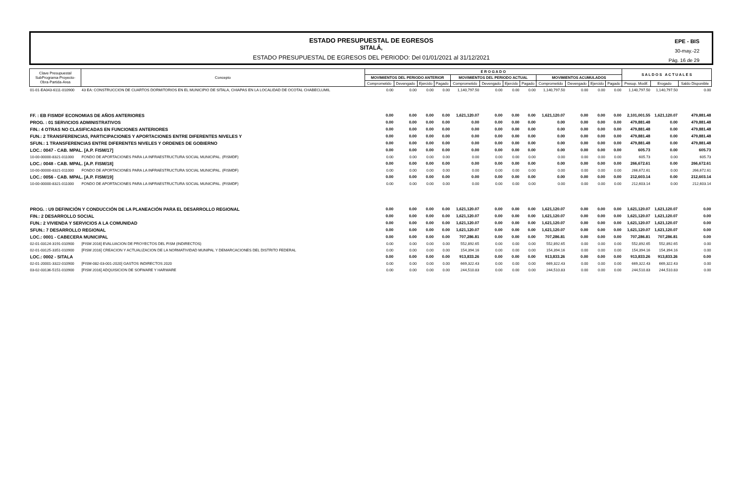ESTADO PRESUPUESTAL DE EGRESOS
SITALÁ,
ESTADO PRESUPUESTAL DE EGRESOS DEL PERIODO: Del 01/01/2021 al 31/12/2021
EPE - BIS
30-may.-22
Pág. 16 de 29
| Clave Presupuestal SubPrograma-Proyecto- Obra-Partida-Area | Concepto | E R O G A D O | | | | | | | | | | | | S A L D O S A C T U A L E S | | |
| --- | --- | --- | --- | --- | --- | --- | --- | --- | --- | --- | --- | --- | --- | --- | --- | --- |
| | | MOVIMIENTOS DEL PERIODO ANTERIOR | | | | MOVIMIENTOS DEL PERIODO ACTUAL | | | | MOVIMIENTOS ACUMULADOS | | | | | | |
| | | Comprometido | Devengado | Ejercido | Pagado | Comprometido | Devengado | Ejercido | Pagado | Comprometido | Devengado | Ejercido | Pagado | Presup. Modif. | Erogado | Saldo Disponible |
| 01-01-EA043-6111-010900 | 43 EA: CONSTRUCCION DE CUARTOS DORMITORIOS EN EL MUNICIPIO DE SITALA, CHIAPAS EN LA LOCALIDAD DE OCOTAL CHABECLUMIL | 0.00 | 0.00 | 0.00 | 0.00 | 1,140,797.50 | 0.00 | 0.00 | 0.00 | 1,140,797.50 | 0.00 | 0.00 | 0.00 | 1,140,797.50 | 1,140,797.50 | 0.00 |
| FF. : EB FISMDF ECONOMIAS DE AÑOS ANTERIORES | | 0.00 | 0.00 | 0.00 | 0.00 | 1,621,120.07 | 0.00 | 0.00 | 0.00 | 1,621,120.07 | 0.00 | 0.00 | 0.00 | 2,101,001.55 | 1,621,120.07 | 479,881.48 |
| PROG. : 01 SERVICIOS ADMINISTRATIVOS | | 0.00 | 0.00 | 0.00 | 0.00 | 0.00 | 0.00 | 0.00 | 0.00 | 0.00 | 0.00 | 0.00 | 0.00 | 479,881.48 | 0.00 | 479,881.48 |
| FIN.: 4 OTRAS NO CLASIFICADAS EN FUNCIONES ANTERIORES | | 0.00 | 0.00 | 0.00 | 0.00 | 0.00 | 0.00 | 0.00 | 0.00 | 0.00 | 0.00 | 0.00 | 0.00 | 479,881.48 | 0.00 | 479,881.48 |
| FUN.: 2 TRANSFERENCIAS, PARTICIPACIONES Y APORTACIONES ENTRE DIFERENTES NIVELES Y | | 0.00 | 0.00 | 0.00 | 0.00 | 0.00 | 0.00 | 0.00 | 0.00 | 0.00 | 0.00 | 0.00 | 0.00 | 479,881.48 | 0.00 | 479,881.48 |
| SFUN.: 1 TRANSFERENCIAS ENTRE DIFERENTES NIVELES Y ORDENES DE GOBIERNO | | 0.00 | 0.00 | 0.00 | 0.00 | 0.00 | 0.00 | 0.00 | 0.00 | 0.00 | 0.00 | 0.00 | 0.00 | 479,881.48 | 0.00 | 479,881.48 |
| LOC.: 0047 - CAB. MPAL. [A.P. FISM/17] | | 0.00 | 0.00 | 0.00 | 0.00 | 0.00 | 0.00 | 0.00 | 0.00 | 0.00 | 0.00 | 0.00 | 0.00 | 605.73 | 0.00 | 605.73 |
| 10-00-00000-8321-011000 | FONDO DE APORTACIONES PARA LA INFRAESTRUCTURA SOCIAL MUNICIPAL. (FISMDF) | 0.00 | 0.00 | 0.00 | 0.00 | 0.00 | 0.00 | 0.00 | 0.00 | 0.00 | 0.00 | 0.00 | 0.00 | 605.73 | 0.00 | 605.73 |
| LOC.: 0048 - CAB. MPAL. [A.P. FISM/18] | | 0.00 | 0.00 | 0.00 | 0.00 | 0.00 | 0.00 | 0.00 | 0.00 | 0.00 | 0.00 | 0.00 | 0.00 | 266,672.61 | 0.00 | 266,672.61 |
| 10-00-00000-8321-011000 | FONDO DE APORTACIONES PARA LA INFRAESTRUCTURA SOCIAL MUNICIPAL. (FISMDF) | 0.00 | 0.00 | 0.00 | 0.00 | 0.00 | 0.00 | 0.00 | 0.00 | 0.00 | 0.00 | 0.00 | 0.00 | 266,672.61 | 0.00 | 266,672.61 |
| LOC.: 0056 - CAB. MPAL. [A.P. FISM/19] | | 0.00 | 0.00 | 0.00 | 0.00 | 0.00 | 0.00 | 0.00 | 0.00 | 0.00 | 0.00 | 0.00 | 0.00 | 212,603.14 | 0.00 | 212,603.14 |
| 10-00-00000-8321-011000 | FONDO DE APORTACIONES PARA LA INFRAESTRUCTURA SOCIAL MUNICIPAL. (FISMDF) | 0.00 | 0.00 | 0.00 | 0.00 | 0.00 | 0.00 | 0.00 | 0.00 | 0.00 | 0.00 | 0.00 | 0.00 | 212,603.14 | 0.00 | 212,603.14 |
| PROG. : U9 DEFINICIÓN Y CONDUCCIÓN DE LA PLANEACIÓN PARA EL DESARROLLO REGIONAL | | 0.00 | 0.00 | 0.00 | 0.00 | 1,621,120.07 | 0.00 | 0.00 | 0.00 | 1,621,120.07 | 0.00 | 0.00 | 0.00 | 1,621,120.07 | 1,621,120.07 | 0.00 |
| FIN.: 2 DESARROLLO SOCIAL | | 0.00 | 0.00 | 0.00 | 0.00 | 1,621,120.07 | 0.00 | 0.00 | 0.00 | 1,621,120.07 | 0.00 | 0.00 | 0.00 | 1,621,120.07 | 1,621,120.07 | 0.00 |
| FUN.: 2 VIVIENDA Y SERVICIOS A LA COMUNIDAD | | 0.00 | 0.00 | 0.00 | 0.00 | 1,621,120.07 | 0.00 | 0.00 | 0.00 | 1,621,120.07 | 0.00 | 0.00 | 0.00 | 1,621,120.07 | 1,621,120.07 | 0.00 |
| SFUN.: 7 DESARROLLO REGIONAL | | 0.00 | 0.00 | 0.00 | 0.00 | 1,621,120.07 | 0.00 | 0.00 | 0.00 | 1,621,120.07 | 0.00 | 0.00 | 0.00 | 1,621,120.07 | 1,621,120.07 | 0.00 |
| LOC.: 0001 - CABECERA MUNICIPAL | | 0.00 | 0.00 | 0.00 | 0.00 | 707,286.81 | 0.00 | 0.00 | 0.00 | 707,286.81 | 0.00 | 0.00 | 0.00 | 707,286.81 | 707,286.81 | 0.00 |
| 02-01-03124-3191-010900 | [FISM 2016] EVALUACION DE PROYECTOS DEL FISM (INDIRECTOS) | 0.00 | 0.00 | 0.00 | 0.00 | 552,892.65 | 0.00 | 0.00 | 0.00 | 552,892.65 | 0.00 | 0.00 | 0.00 | 552,892.65 | 552,892.65 | 0.00 |
| 02-01-03125-3351-010900 | [FISM 2016] CREACION Y ACTUALIZACION DE LA NORMATIVIDAD MUNIPAL Y DEMARCACIONES DEL DISTRITO FEDERAL | 0.00 | 0.00 | 0.00 | 0.00 | 154,394.16 | 0.00 | 0.00 | 0.00 | 154,394.16 | 0.00 | 0.00 | 0.00 | 154,394.16 | 154,394.16 | 0.00 |
| LOC.: 0002 - SITALA | | 0.00 | 0.00 | 0.00 | 0.00 | 913,833.26 | 0.00 | 0.00 | 0.00 | 913,833.26 | 0.00 | 0.00 | 0.00 | 913,833.26 | 913,833.26 | 0.00 |
| 02-01-20001-3322-010900 | [FISM-082-03-001-2020] GASTOS INDIRECTOS 2020 | 0.00 | 0.00 | 0.00 | 0.00 | 669,322.43 | 0.00 | 0.00 | 0.00 | 669,322.43 | 0.00 | 0.00 | 0.00 | 669,322.43 | 669,322.43 | 0.00 |
| 03-02-03136-5151-010900 | [FISM 2016] ADQUISICION DE SOFWARE Y HARWARE | 0.00 | 0.00 | 0.00 | 0.00 | 244,510.83 | 0.00 | 0.00 | 0.00 | 244,510.83 | 0.00 | 0.00 | 0.00 | 244,510.83 | 244,510.83 | 0.00 |